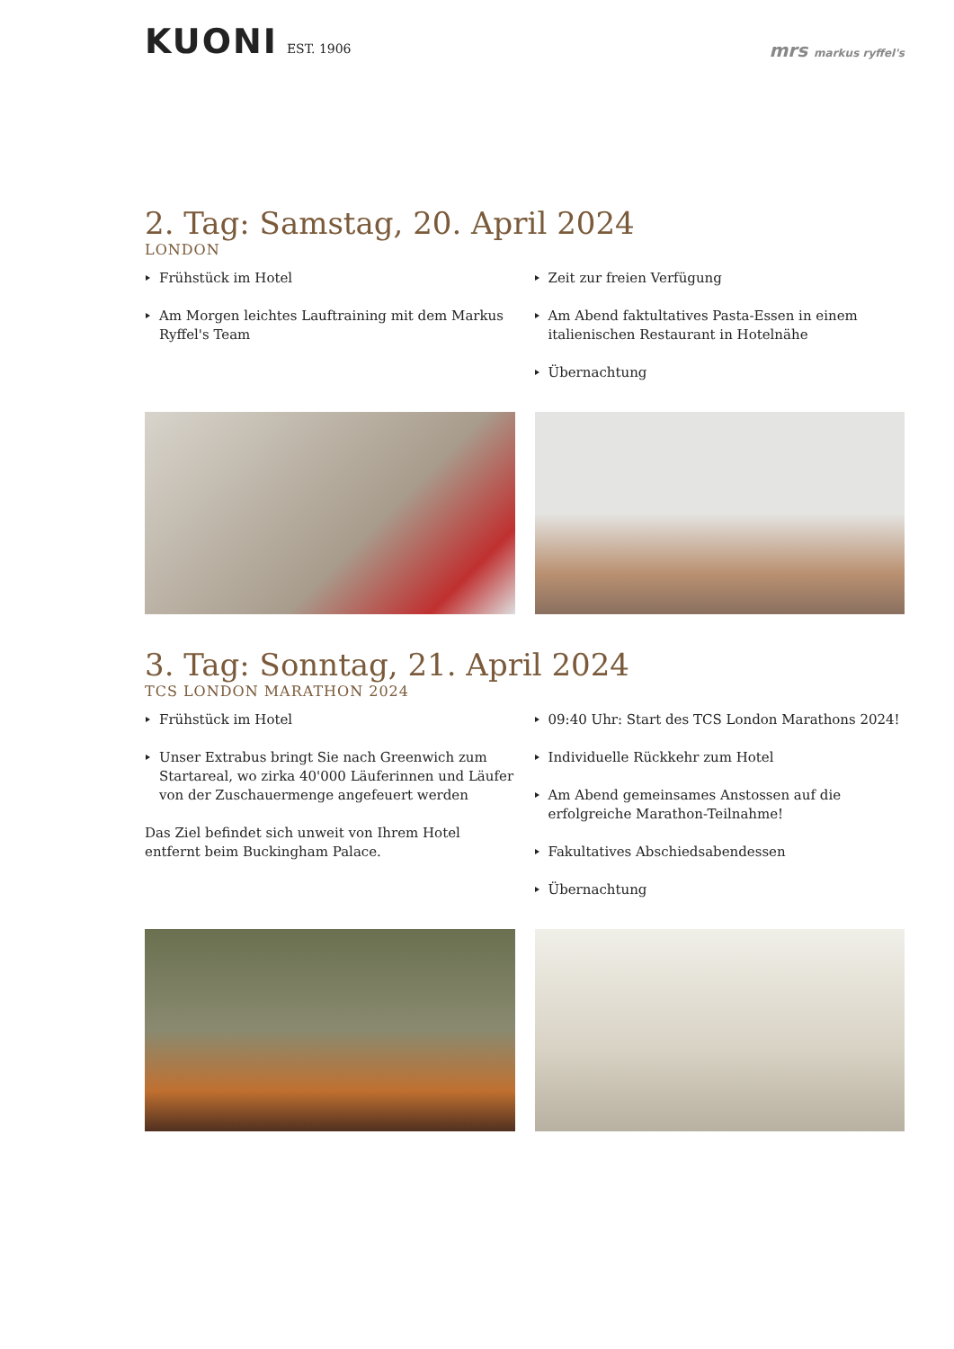KUONI EST. 1906
mrs markus ryffel's
2. Tag: Samstag, 20. April 2024
LONDON
Frühstück im Hotel
Am Morgen leichtes Lauftraining mit dem Markus Ryffel's Team
Zeit zur freien Verfügung
Am Abend faktultatives Pasta-Essen in einem italienischen Restaurant in Hotelnähe
Übernachtung
3. Tag: Sonntag, 21. April 2024
TCS LONDON MARATHON 2024
Frühstück im Hotel
Unser Extrabus bringt Sie nach Greenwich zum Startareal, wo zirka 40'000 Läuferinnen und Läufer von der Zuschauermenge angefeuert werden
Das Ziel befindet sich unweit von Ihrem Hotel entfernt beim Buckingham Palace.
09:40 Uhr: Start des TCS London Marathons 2024!
Individuelle Rückkehr zum Hotel
Am Abend gemeinsames Anstossen auf die erfolgreiche Marathon-Teilnahme!
Fakultatives Abschiedsabendessen
Übernachtung